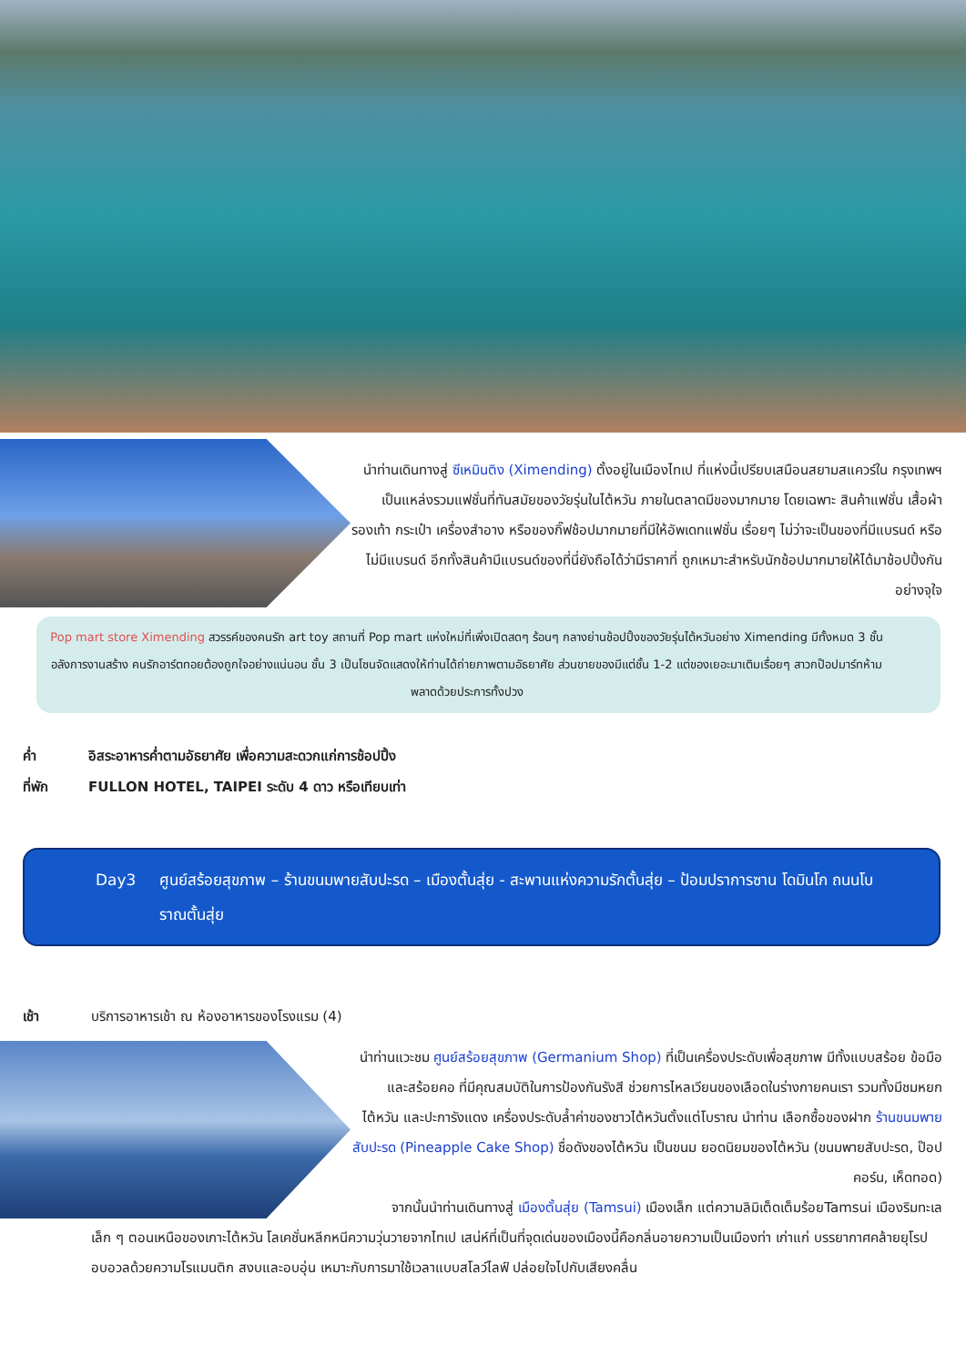นำท่านเดินทางสู่ ซีเหมินติง (Ximending) ตั้งอยู่ในเมืองไทเป ที่แห่งนี้เปรียบเสมือนสยามสแควร์ใน กรุงเทพฯ เป็นแหล่งรวมแฟชั่นที่ทันสมัยของวัยรุ่นในไต้หวัน ภายในตลาดมีของมากมาย โดยเฉพาะ สินค้าแฟชั่น เสื้อผ้า รองเท้า กระเป๋า เครื่องสำอาง หรือของกิ๊ฟช้อปมากมายที่มีให้อัพเดทแฟชั่น เรื่อยๆ ไม่ว่าจะเป็นของที่มีแบรนด์ หรือไม่มีแบรนด์ อีกทั้งสินค้ามีแบรนด์ของที่นี่ยังถือได้ว่ามีราคาที่ ถูกเหมาะสำหรับนักช้อปมากมายให้ได้มาช้อปปิ้งกันอย่างจุใจ
Pop mart store Ximending สวรรค์ของคนรัก art toy สถานที่ Pop mart แห่งใหม่ที่เพิ่งเปิดสดๆ ร้อนๆ กลางย่านช้อปปิ้งของวัยรุ่นไต้หวันอย่าง Ximending มีทั้งหมด 3 ชั้น อลังการงานสร้าง คนรักอาร์ตทอยต้องถูกใจอย่างแน่นอน ชั้น 3 เป็นโซนจัดแสดงให้ท่านได้ถ่ายภาพตามอัธยาศัย ส่วนขายของมีแต่ชั้น 1-2 แต่ของเยอะมาเติมเรื่อยๆ สาวกป๊อปมาร์ทห้ามพลาดด้วยประการทั้งปวง
ค่ำ อิสระอาหารค่ำตามอัธยาศัย เพื่อความสะดวกแก่การช้อปปิ้ง
ที่พัก FULLON HOTEL, TAIPEI ระดับ 4 ดาว หรือเทียบเท่า
Day3 ศูนย์สร้อยสุขภาพ – ร้านขนมพายสับปะรด – เมืองตั้นสุ่ย - สะพานแห่งความรักตั้นสุ่ย – ป้อมปราการซาน โดมินโก ถนนโบราณตั้นสุ่ย
เช้า บริการอาหารเช้า ณ ห้องอาหารของโรงแรม (4)
นำท่านแวะชม ศูนย์สร้อยสุขภาพ (Germanium Shop) ที่เป็นเครื่องประดับเพื่อสุขภาพ มีทั้งแบบสร้อย ข้อมือ และสร้อยคอ ที่มีคุณสมบัติในการป้องกันรังสี ช่วยการไหลเวียนของเลือดในร่างกายคนเรา รวมทั้งมีชมหยกไต้หวัน และปะการังแดง เครื่องประดับล้ำค่าของชาวไต้หวันตั้งแต่โบราณ นำท่าน เลือกซื้อของฝาก ร้านขนมพายสับปะรด (Pineapple Cake Shop) ชื่อดังของไต้หวัน เป็นขนม ยอดนิยมของไต้หวัน (ขนมพายสับปะรด, ป๊อปคอร์น, เห็ดทอด)
จากนั้นนำท่านเดินทางสู่ เมืองตั้นสุ่ย (Tamsui) เมืองเล็ก แต่ความลิมิเต็ดเต็มร้อยTamsui เมืองริมทะเล
เล็ก ๆ ตอนเหนือของเกาะไต้หวัน โลเคชั่นหลีกหนีความวุ่นวายจากไทเป เสน่ห์ที่เป็นที่จุดเด่นของเมืองนี้คือกลิ่นอายความเป็นเมืองท่า เก่าแก่ บรรยากาศคล้ายยุโรป อบอวลด้วยความโรแมนติก สงบและอบอุ่น เหมาะกับการมาใช้เวลาแบบสโลว์ไลฟ์ ปล่อยใจไปกับเสียงคลื่น